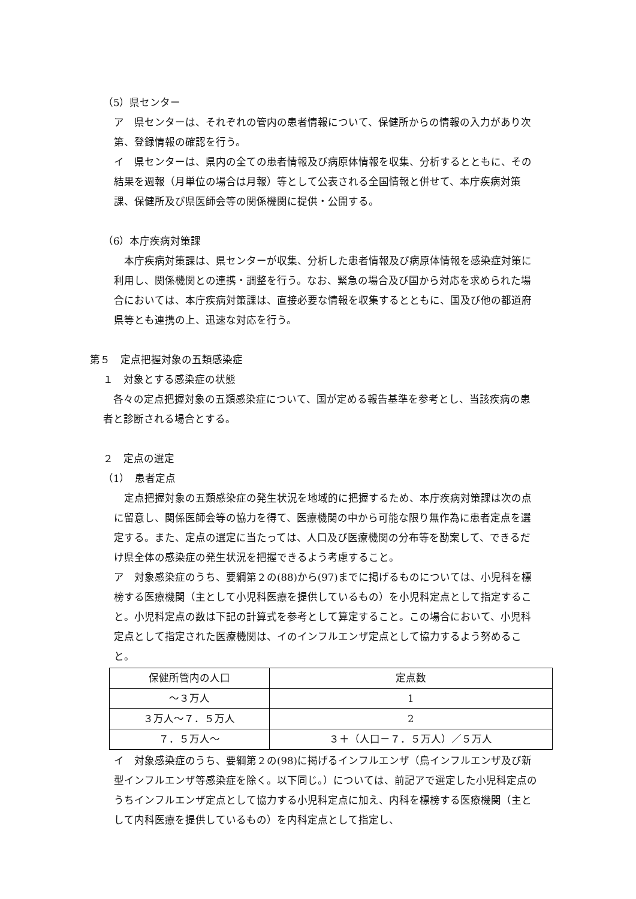（5）県センター
ア　県センターは、それぞれの管内の患者情報について、保健所からの情報の入力があり次第、登録情報の確認を行う。
イ　県センターは、県内の全ての患者情報及び病原体情報を収集、分析するとともに、その結果を週報（月単位の場合は月報）等として公表される全国情報と併せて、本庁疾病対策課、保健所及び県医師会等の関係機関に提供・公開する。
（6）本庁疾病対策課
　本庁疾病対策課は、県センターが収集、分析した患者情報及び病原体情報を感染症対策に利用し、関係機関との連携・調整を行う。なお、緊急の場合及び国から対応を求められた場合においては、本庁疾病対策課は、直接必要な情報を収集するとともに、国及び他の都道府県等とも連携の上、迅速な対応を行う。
第５　定点把握対象の五類感染症
１　対象とする感染症の状態
　各々の定点把握対象の五類感染症について、国が定める報告基準を参考とし、当該疾病の患者と診断される場合とする。
２　定点の選定
（1）　患者定点
　定点把握対象の五類感染症の発生状況を地域的に把握するため、本庁疾病対策課は次の点に留意し、関係医師会等の協力を得て、医療機関の中から可能な限り無作為に患者定点を選定する。また、定点の選定に当たっては、人口及び医療機関の分布等を勘案して、できるだけ県全体の感染症の発生状況を把握できるよう考慮すること。
ア　対象感染症のうち、要綱第２の(88)から(97)までに掲げるものについては、小児科を標榜する医療機関（主として小児科医療を提供しているもの）を小児科定点として指定すること。小児科定点の数は下記の計算式を参考として算定すること。この場合において、小児科定点として指定された医療機関は、イのインフルエンザ定点として協力するよう努めること。
| 保健所管内の人口 | 定点数 |
| ～３万人 | 1 |
| ３万人～７．５万人 | 2 |
| ７．５万人～ | ３＋（人口－７．５万人）／５万人 |
イ　対象感染症のうち、要綱第２の(98)に掲げるインフルエンザ（鳥インフルエンザ及び新型インフルエンザ等感染症を除く。以下同じ。）については、前記アで選定した小児科定点のうちインフルエンザ定点として協力する小児科定点に加え、内科を標榜する医療機関（主として内科医療を提供しているもの）を内科定点として指定し、